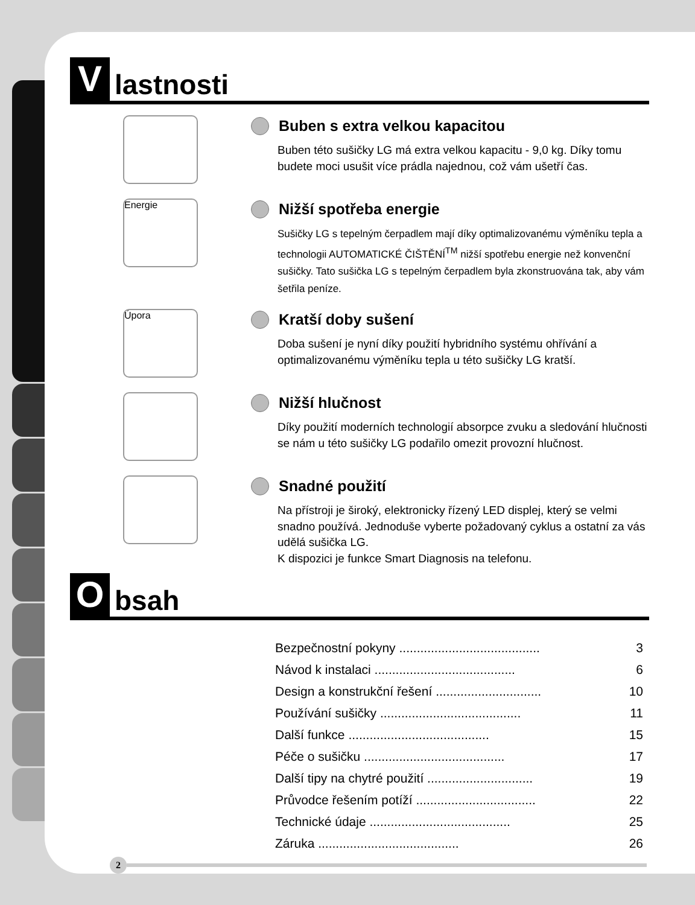Vlastnosti
Buben s extra velkou kapacitou
Buben této sušičky LG má extra velkou kapacitu - 9,0 kg. Díky tomu budete moci usušit více prádla najednou, což vám ušetří čas.
Energie
Nižší spotřeba energie
Sušičky LG s tepelným čerpadlem mají díky optimalizovanému výměníku tepla a technologii AUTOMATICKÉ ČIŠTĚNÍ<sup>TM</sup> nižší spotřebu energie než konvenční sušičky. Tato sušička LG s tepelným čerpadlem byla zkonstruována tak, aby vám šetřila peníze.
Úpora
Kratší doby sušení
Doba sušení je nyní díky použití hybridního systému ohřívání a optimalizovanému výměníku tepla u této sušičky LG kratší.
Nižší hlučnost
Díky použití moderních technologií absorpce zvuku a sledování hlučnosti se nám u této sušičky LG podařilo omezit provozní hlučnost.
Snadné použití
Na přístroji je široký, elektronicky řízený LED displej, který se velmi snadno používá. Jednoduše vyberte požadovaný cyklus a ostatní za vás udělá sušička LG.
K dispozici je funkce Smart Diagnosis na telefonu.
Obsah
| Bezpečnostní pokyny ........................................ | 3 |
| Návod k instalaci ........................................ | 6 |
| Design a konstrukční řešení .............................. | 10 |
| Používání sušičky ........................................ | 11 |
| Další funkce ........................................ | 15 |
| Péče o sušičku ........................................ | 17 |
| Další tipy na chytré použití .............................. | 19 |
| Průvodce řešením potíží .................................. | 22 |
| Technické údaje ........................................ | 25 |
| Záruka ........................................ | 26 |
2